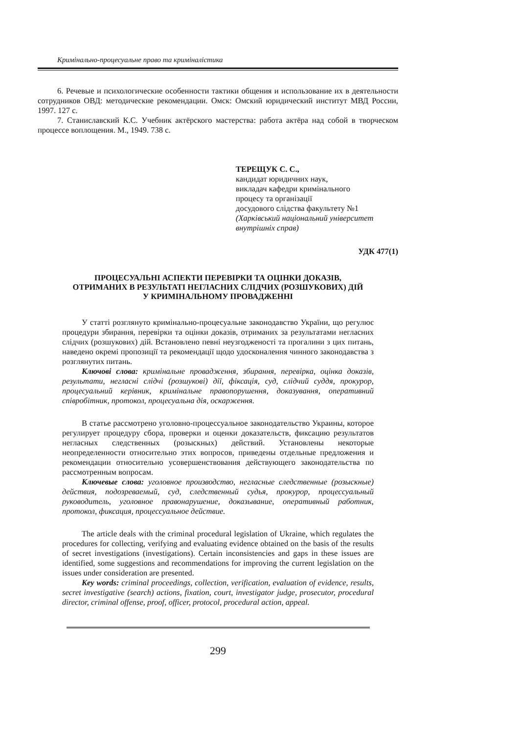Кримінально-процесуальне право та криміналістика
6. Речевые и психологические особенности тактики общения и использование их в деятельности сотрудников ОВД: методические рекомендации. Омск: Омский юридический институт МВД России, 1997. 127 с.
7. Станиславский К.С. Учебник актёрского мастерства: работа актёра над собой в творческом процессе воплощения. М., 1949. 738 с.
ТЕРЕЩУК С. С.,
кандидат юридичних наук,
викладач кафедри кримінального
процесу та організації
досудового слідства факультету №1
(Харківський національний університет
внутрішніх справ)
УДК 477(1)
ПРОЦЕСУАЛЬНІ АСПЕКТИ ПЕРЕВІРКИ ТА ОЦІНКИ ДОКАЗІВ,
ОТРИМАНИХ В РЕЗУЛЬТАТІ НЕГЛАСНИХ СЛІДЧИХ (РОЗШУКОВИХ) ДІЙ
У КРИМІНАЛЬНОМУ ПРОВАДЖЕННІ
У статті розглянуто кримінально-процесуальне законодавство України, що регулює процедури збирання, перевірки та оцінки доказів, отриманих за результатами негласних слідчих (розшукових) дій. Встановлено певні неузгодженості та прогалини з цих питань, наведено окремі пропозиції та рекомендації щодо удосконалення чинного законодавства з розглянутих питань.
Ключові слова: кримінальне провадження, збирання, перевірка, оцінка доказів, результати, негласні слідчі (розшукові) дії, фіксація, суд, слідчий суддя, прокурор, процесуальний керівник, кримінальне правопорушення, доказування, оперативний співробітник, протокол, процесуальна дія, оскарження.
В статье рассмотрено уголовно-процессуальное законодательство Украины, которое регулирует процедуру сбора, проверки и оценки доказательств, фиксацию результатов негласных следственных (розыскных) действий. Установлены некоторые неопределенности относительно этих вопросов, приведены отдельные предложения и рекомендации относительно усовершенствования действующего законодательства по рассмотренным вопросам.
Ключевые слова: уголовное производство, негласные следственные (розыскные) действия, подозреваемый, суд, следственный судья, прокурор, процессуальный руководитель, уголовное правонарушение, доказывание, оперативный работник, протокол, фиксация, процессуальное действие.
The article deals with the criminal procedural legislation of Ukraine, which regulates the procedures for collecting, verifying and evaluating evidence obtained on the basis of the results of secret investigations (investigations). Certain inconsistencies and gaps in these issues are identified, some suggestions and recommendations for improving the current legislation on the issues under consideration are presented.
Key words: criminal proceedings, collection, verification, evaluation of evidence, results, secret investigative (search) actions, fixation, court, investigator judge, prosecutor, procedural director, criminal offense, proof, officer, protocol, procedural action, appeal.
299